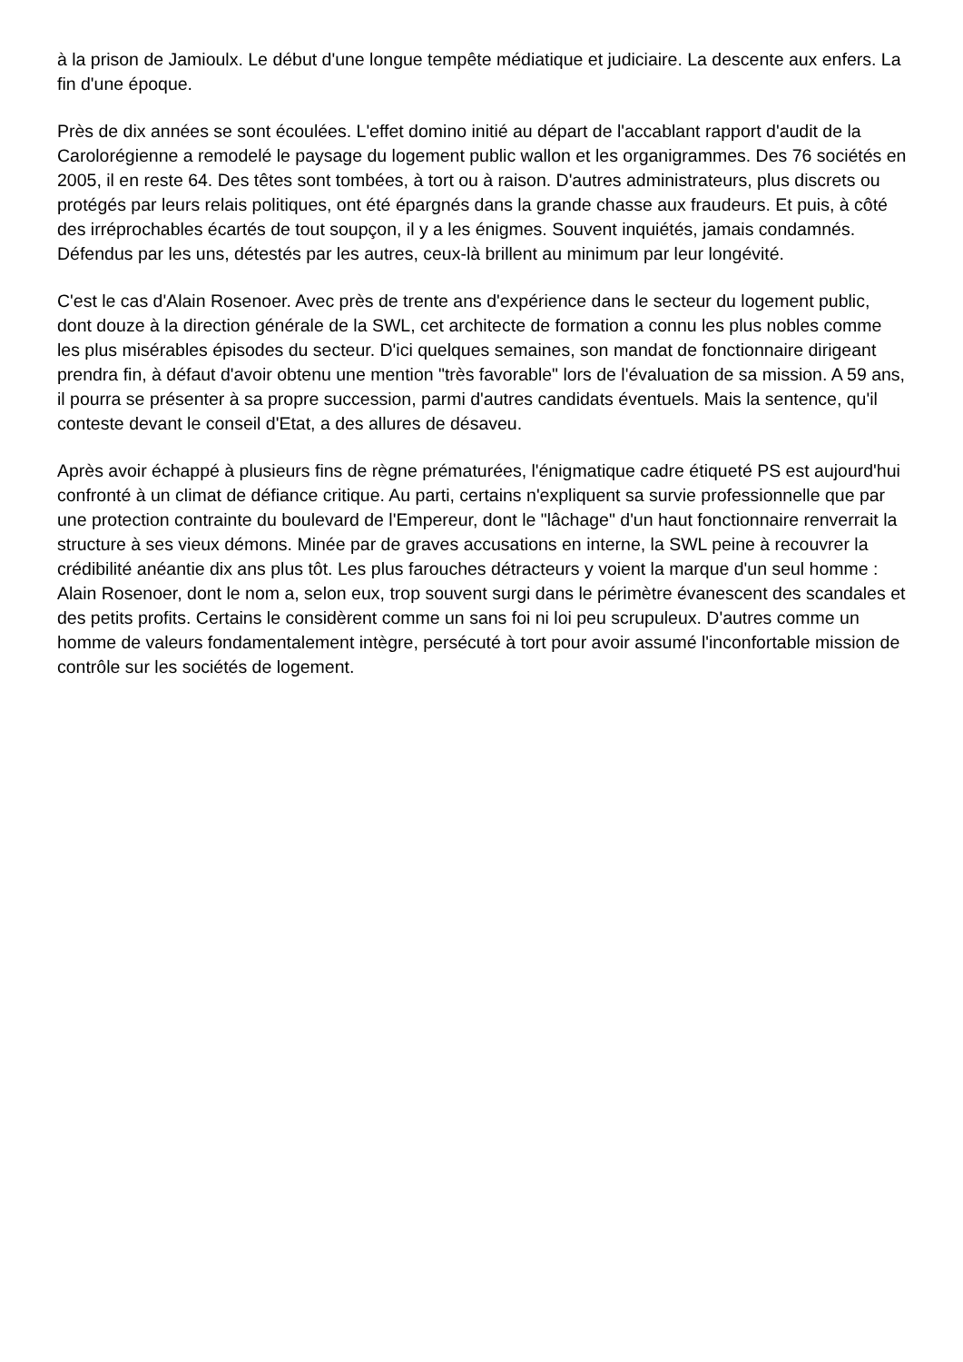à la prison de Jamioulx. Le début d'une longue tempête médiatique et judiciaire. La descente aux enfers. La fin d'une époque.
Près de dix années se sont écoulées. L'effet domino initié au départ de l'accablant rapport d'audit de la Carolorégienne a remodelé le paysage du logement public wallon et les organigrammes. Des 76 sociétés en 2005, il en reste 64. Des têtes sont tombées, à tort ou à raison. D'autres administrateurs, plus discrets ou protégés par leurs relais politiques, ont été épargnés dans la grande chasse aux fraudeurs. Et puis, à côté des irréprochables écartés de tout soupçon, il y a les énigmes. Souvent inquiétés, jamais condamnés. Défendus par les uns, détestés par les autres, ceux-là brillent au minimum par leur longévité.
C'est le cas d'Alain Rosenoer. Avec près de trente ans d'expérience dans le secteur du logement public, dont douze à la direction générale de la SWL, cet architecte de formation a connu les plus nobles comme les plus misérables épisodes du secteur. D'ici quelques semaines, son mandat de fonctionnaire dirigeant prendra fin, à défaut d'avoir obtenu une mention "très favorable" lors de l'évaluation de sa mission. A 59 ans, il pourra se présenter à sa propre succession, parmi d'autres candidats éventuels. Mais la sentence, qu'il conteste devant le conseil d'Etat, a des allures de désaveu.
Après avoir échappé à plusieurs fins de règne prématurées, l'énigmatique cadre étiqueté PS est aujourd'hui confronté à un climat de défiance critique. Au parti, certains n'expliquent sa survie professionnelle que par une protection contrainte du boulevard de l'Empereur, dont le "lâchage" d'un haut fonctionnaire renverrait la structure à ses vieux démons. Minée par de graves accusations en interne, la SWL peine à recouvrer la crédibilité anéantie dix ans plus tôt. Les plus farouches détracteurs y voient la marque d'un seul homme : Alain Rosenoer, dont le nom a, selon eux, trop souvent surgi dans le périmètre évanescent des scandales et des petits profits. Certains le considèrent comme un sans foi ni loi peu scrupuleux. D'autres comme un homme de valeurs fondamentalement intègre, persécuté à tort pour avoir assumé l'inconfortable mission de contrôle sur les sociétés de logement.